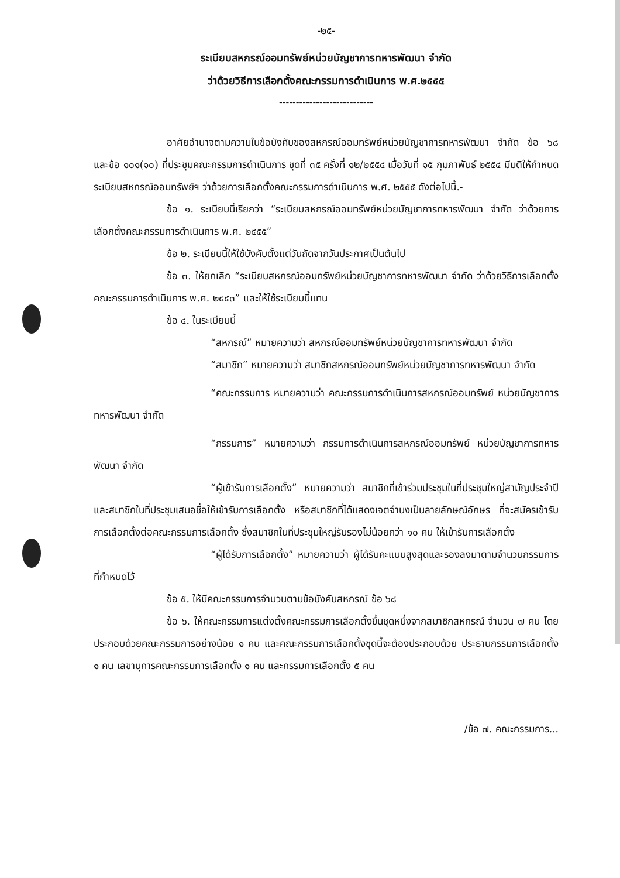-๒๕-
ระเบียบสหกรณ์ออมทรัพย์หน่วยบัญชาการทหารพัฒนา จำกัด
ว่าด้วยวิธีการเลือกตั้งคณะกรรมการดำเนินการ พ.ศ.๒๕๕๕
----------------------------
อาศัยอำนาจตามความในข้อบังคับของสหกรณ์ออมทรัพย์หน่วยบัญชาการทหารพัฒนา จำกัด ข้อ ๖๘ และข้อ ๑๐๑(๑๐) ที่ประชุมคณะกรรมการดำเนินการ ชุดที่ ๓๕ ครั้งที่ ๑๒/๒๕๕๔ เมื่อวันที่ ๑๕ กุมภาพันธ์ ๒๕๕๔ มีมติให้กำหนดระเบียบสหกรณ์ออมทรัพย์ฯ ว่าด้วยการเลือกตั้งคณะกรรมการดำเนินการ พ.ศ. ๒๕๕๕ ดังต่อไปนี้.-
ข้อ ๑. ระเบียบนี้เรียกว่า “ระเบียบสหกรณ์ออมทรัพย์หน่วยบัญชาการทหารพัฒนา จำกัด ว่าด้วยการเลือกตั้งคณะกรรมการดำเนินการ พ.ศ. ๒๕๕๕”
ข้อ ๒. ระเบียบนี้ให้ใช้บังคับตั้งแต่วันถัดจากวันประกาศเป็นต้นไป
ข้อ ๓. ให้ยกเลิก “ระเบียบสหกรณ์ออมทรัพย์หน่วยบัญชาการทหารพัฒนา จำกัด ว่าด้วยวิธีการเลือกตั้งคณะกรรมการดำเนินการ พ.ศ. ๒๕๕๓” และให้ใช้ระเบียบนี้แทน
ข้อ ๔. ในระเบียบนี้
“สหกรณ์” หมายความว่า สหกรณ์ออมทรัพย์หน่วยบัญชาการทหารพัฒนา จำกัด
“สมาชิก” หมายความว่า สมาชิกสหกรณ์ออมทรัพย์หน่วยบัญชาการทหารพัฒนา จำกัด
“คณะกรรมการ หมายความว่า คณะกรรมการดำเนินการสหกรณ์ออมทรัพย์ หน่วยบัญชาการทหารพัฒนา จำกัด
“กรรมการ” หมายความว่า กรรมการดำเนินการสหกรณ์ออมทรัพย์ หน่วยบัญชาการทหารพัฒนา จำกัด
“ผู้เข้ารับการเลือกตั้ง” หมายความว่า สมาชิกที่เข้าร่วมประชุมในที่ประชุมใหญ่สามัญประจำปี และสมาชิกในที่ประชุมเสนอชื่อให้เข้ารับการเลือกตั้ง หรือสมาชิกที่ได้แสดงเจตจำนงเป็นลายลักษณ์อักษร ที่จะสมัครเข้ารับการเลือกตั้งต่อคณะกรรมการเลือกตั้ง ซึ่งสมาชิกในที่ประชุมใหญ่รับรองไม่น้อยกว่า ๑๐ คน ให้เข้ารับการเลือกตั้ง
“ผู้ได้รับการเลือกตั้ง” หมายความว่า ผู้ได้รับคะแนนสูงสุดและรองลงมาตามจำนวนกรรมการที่กำหนดไว้
ข้อ ๕. ให้มีคณะกรรมการจำนวนตามข้อบังคับสหกรณ์ ข้อ ๖๘
ข้อ ๖. ให้คณะกรรมการแต่งตั้งคณะกรรมการเลือกตั้งขึ้นชุดหนึ่งจากสมาชิกสหกรณ์ จำนวน ๗ คน โดยประกอบด้วยคณะกรรมการอย่างน้อย ๑ คน และคณะกรรมการเลือกตั้งชุดนี้จะต้องประกอบด้วย ประธานกรรมการเลือกตั้ง ๑ คน เลขานุการคณะกรรมการเลือกตั้ง ๑ คน และกรรมการเลือกตั้ง ๕ คน
/ข้อ ๗. คณะกรรมการ...